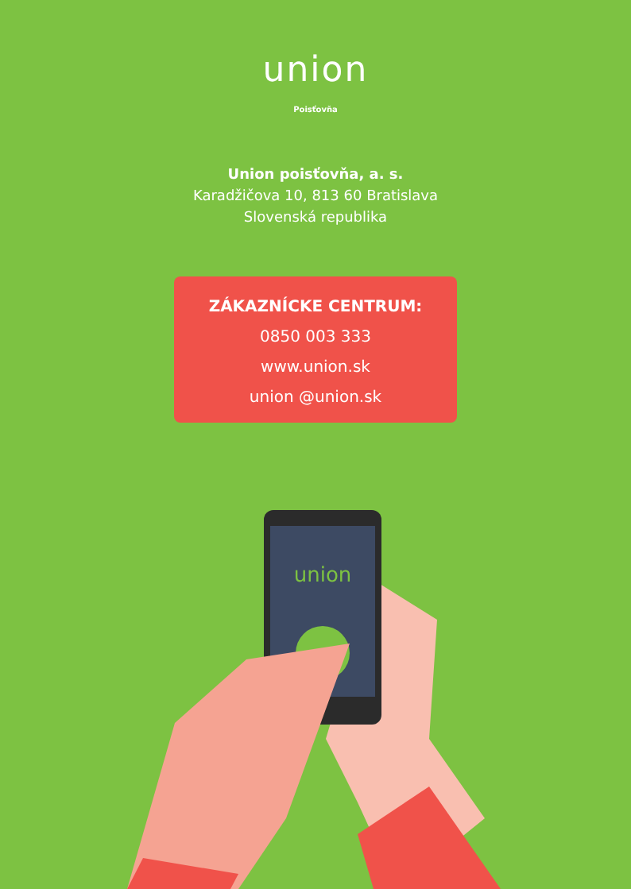union
Poisťovňa
Union poisťovňa, a. s.
Karadžičova 10, 813 60 Bratislava
Slovenská republika
ZÁKAZNÍCKE CENTRUM:
0850 003 333
www.union.sk
union @union.sk
union